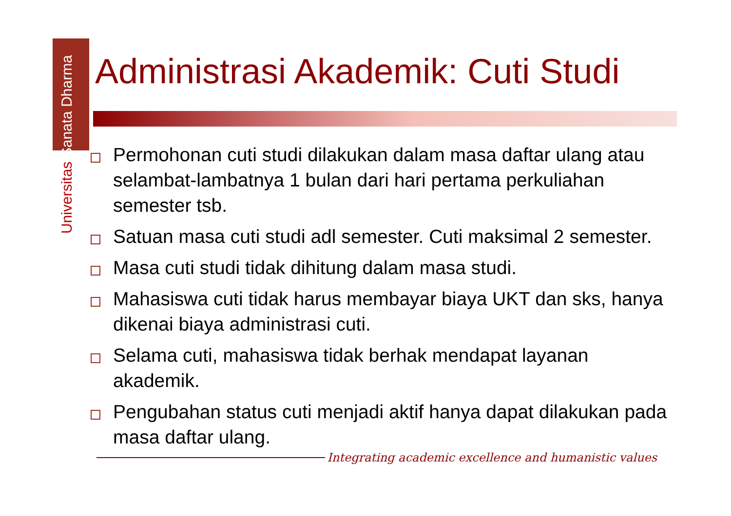Universitas Sanata Dharma
Administrasi Akademik: Cuti Studi
Permohonan cuti studi dilakukan dalam masa daftar ulang atau selambat-lambatnya 1 bulan dari hari pertama perkuliahan semester tsb.
Satuan masa cuti studi adl semester. Cuti maksimal 2 semester.
Masa cuti studi tidak dihitung dalam masa studi.
Mahasiswa cuti tidak harus membayar biaya UKT dan sks, hanya dikenai biaya administrasi cuti.
Selama cuti, mahasiswa tidak berhak mendapat layanan akademik.
Pengubahan status cuti menjadi aktif hanya dapat dilakukan pada masa daftar ulang.
Integrating academic excellence and humanistic values